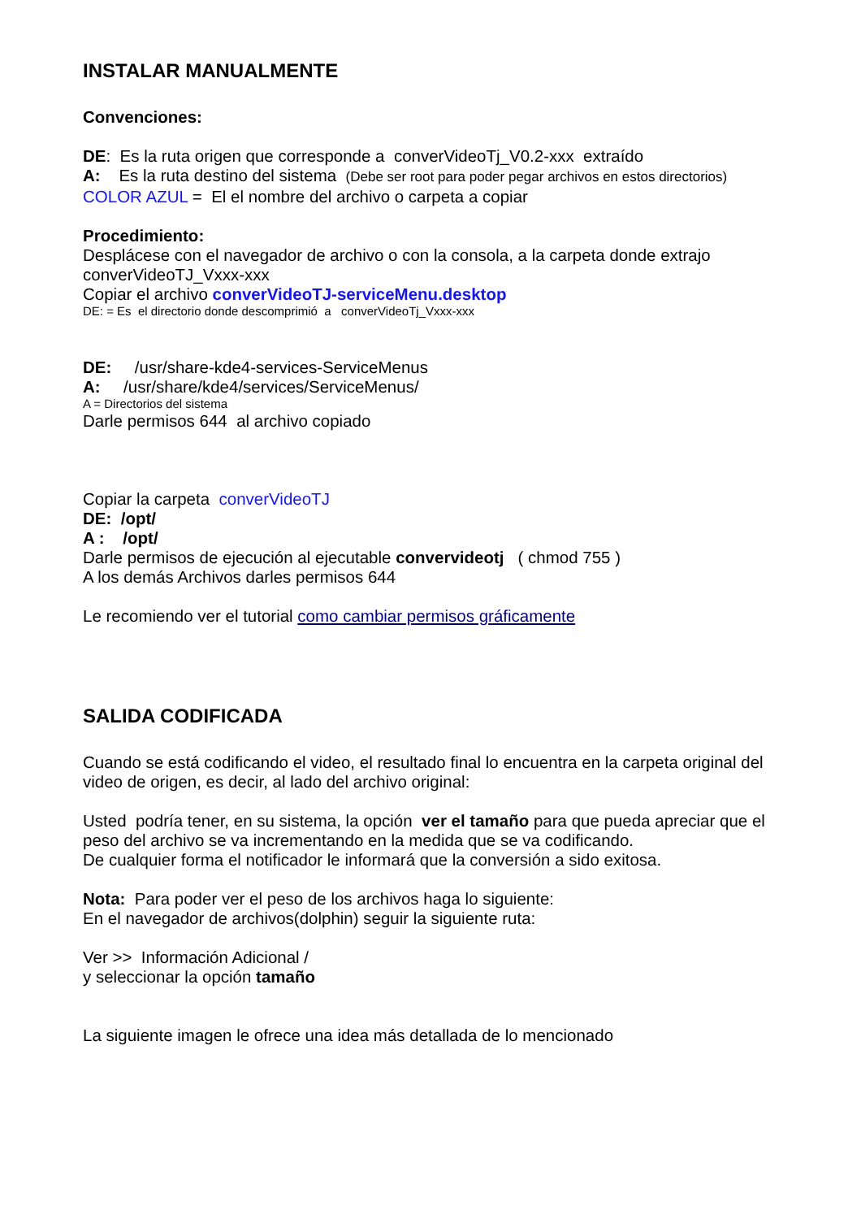INSTALAR MANUALMENTE
Convenciones:
DE: Es la ruta origen que corresponde a converVideoTj_V0.2-xxx extraído
A: Es la ruta destino del sistema (Debe ser root para poder pegar archivos en estos directorios)
COLOR AZUL = El el nombre del archivo o carpeta a copiar
Procedimiento:
Desplácese con el navegador de archivo o con la consola, a la carpeta donde extrajo converVideoTJ_Vxxx-xxx
Copiar el archivo converVideoTJ-serviceMenu.desktop
DE: = Es el directorio donde descomprimió a converVideoTj_Vxxx-xxx
DE: /usr/share-kde4-services-ServiceMenus
A: /usr/share/kde4/services/ServiceMenus/
A = Directorios del sistema
Darle permisos 644 al archivo copiado
Copiar la carpeta converVideoTJ
DE: /opt/
A : /opt/
Darle permisos de ejecución al ejecutable convervideotj ( chmod 755 )
A los demás Archivos darles permisos 644
Le recomiendo ver el tutorial como cambiar permisos gráficamente
SALIDA CODIFICADA
Cuando se está codificando el video, el resultado final lo encuentra en la carpeta original del video de origen, es decir, al lado del archivo original:
Usted podría tener, en su sistema, la opción ver el tamaño para que pueda apreciar que el peso del archivo se va incrementando en la medida que se va codificando.
De cualquier forma el notificador le informará que la conversión a sido exitosa.
Nota: Para poder ver el peso de los archivos haga lo siguiente:
En el navegador de archivos(dolphin) seguir la siguiente ruta:
Ver >> Información Adicional /
y seleccionar la opción tamaño
La siguiente imagen le ofrece una idea más detallada de lo mencionado